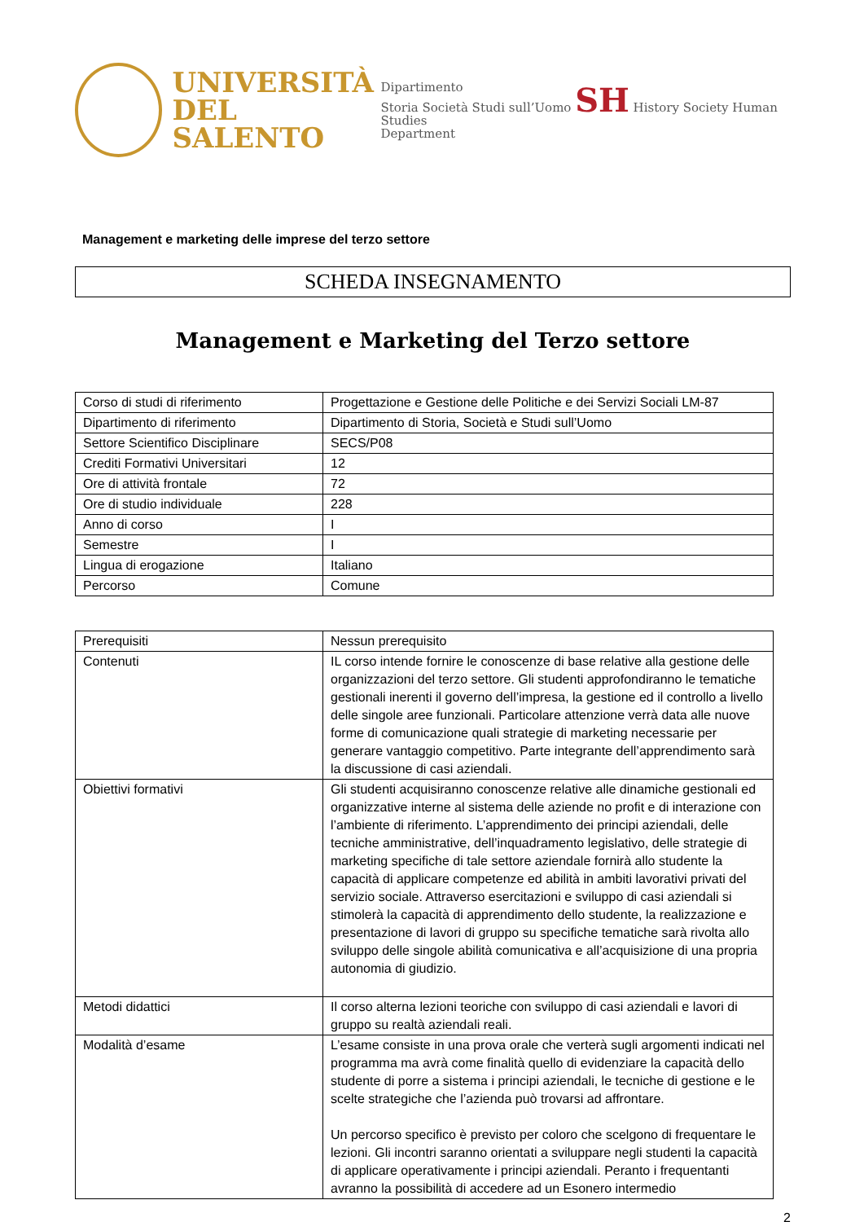UNIVERSITÀ
DEL SALENTO
Dipartimento
Storia Società Studi sull’Uomo SH History Society Human Studies
Department
Management e marketing delle imprese del terzo settore
SCHEDA INSEGNAMENTO
Management e Marketing del Terzo settore
| Corso di studi di riferimento | Progettazione e Gestione delle Politiche e dei Servizi Sociali LM-87 |
| Dipartimento di riferimento | Dipartimento di Storia, Società e Studi sull’Uomo |
| Settore Scientifico Disciplinare | SECS/P08 |
| Crediti Formativi Universitari | 12 |
| Ore di attività frontale | 72 |
| Ore di studio individuale | 228 |
| Anno di corso | I |
| Semestre | I |
| Lingua di erogazione | Italiano |
| Percorso | Comune |
| Prerequisiti | Nessun prerequisito |
| Contenuti | IL corso intende fornire le conoscenze di base relative alla gestione delle organizzazioni del terzo settore. Gli studenti approfondiranno le tematiche gestionali inerenti il governo dell’impresa, la gestione ed il controllo a livello delle singole aree funzionali. Particolare attenzione verrà data alle nuove forme di comunicazione quali strategie di marketing necessarie per generare vantaggio competitivo. Parte integrante dell’apprendimento sarà la discussione di casi aziendali. |
| Obiettivi formativi | Gli studenti acquisiranno conoscenze relative alle dinamiche gestionali ed organizzative interne al sistema delle aziende no profit e di interazione con l’ambiente di riferimento. L’apprendimento dei principi aziendali, delle tecniche amministrative, dell’inquadramento legislativo, delle strategie di marketing specifiche di tale settore aziendale fornirà allo studente la capacità di applicare competenze ed abilità in ambiti lavorativi privati del servizio sociale. Attraverso esercitazioni e sviluppo di casi aziendali si stimolerà la capacità di apprendimento dello studente, la realizzazione e presentazione di lavori di gruppo su specifiche tematiche sarà rivolta allo sviluppo delle singole abilità comunicativa e all’acquisizione di una propria autonomia di giudizio. |
| Metodi didattici | Il corso alterna lezioni teoriche con sviluppo di casi aziendali e lavori di gruppo su realtà aziendali reali. |
| Modalità d’esame | L’esame consiste in una prova orale che verterà sugli argomenti indicati nel programma ma avrà come finalità quello di evidenziare la capacità dello studente di porre a sistema i principi aziendali, le tecniche di gestione e le scelte strategiche che l’azienda può trovarsi ad affrontare. Un percorso specifico è previsto per coloro che scelgono di frequentare le lezioni. Gli incontri saranno orientati a sviluppare negli studenti la capacità di applicare operativamente i principi aziendali. Peranto i frequentanti avranno la possibilità di accedere ad un Esonero intermedio |
2